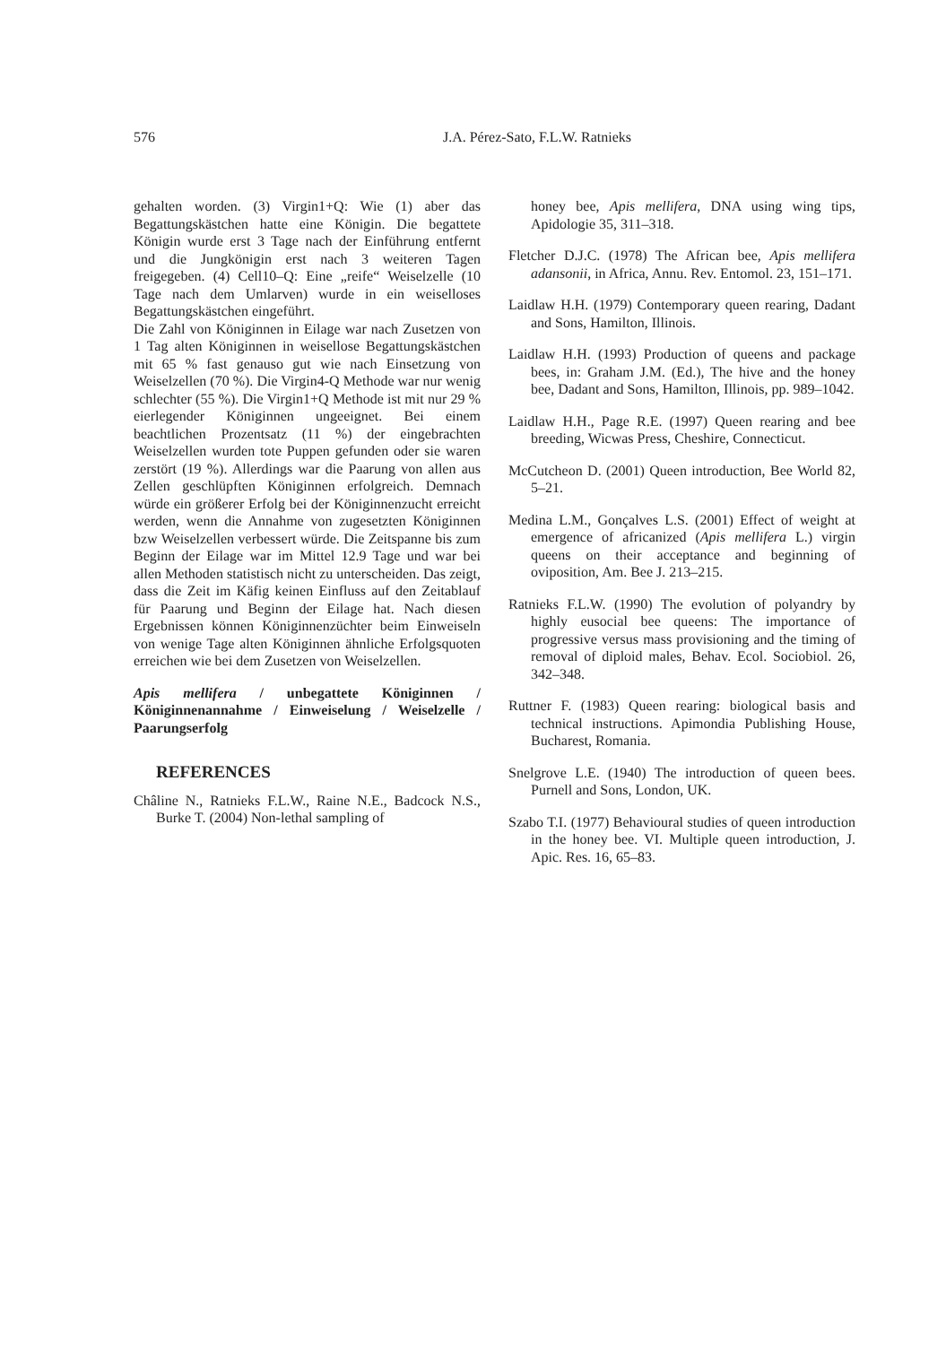576 J.A. Pérez-Sato, F.L.W. Ratnieks
gehalten worden. (3) Virgin1+Q: Wie (1) aber das Begattungskästchen hatte eine Königin. Die begattete Königin wurde erst 3 Tage nach der Einführung entfernt und die Jungkönigin erst nach 3 weiteren Tagen freigegeben. (4) Cell10–Q: Eine „reife“ Weiselzelle (10 Tage nach dem Umlarven) wurde in ein weiselloses Begattungskästchen eingeführt.
Die Zahl von Königinnen in Eilage war nach Zusetzen von 1 Tag alten Königinnen in weisellose Begattungskästchen mit 65 % fast genauso gut wie nach Einsetzung von Weiselzellen (70 %). Die Virgin4-Q Methode war nur wenig schlechter (55 %). Die Virgin1+Q Methode ist mit nur 29 % eierlegender Königinnen ungeeignet. Bei einem beachtlichen Prozentsatz (11 %) der eingebrachten Weiselzellen wurden tote Puppen gefunden oder sie waren zerstört (19 %). Allerdings war die Paarung von allen aus Zellen geschlüpften Königinnen erfolgreich. Demnach würde ein größerer Erfolg bei der Königinnenzucht erreicht werden, wenn die Annahme von zugesetzten Königinnen bzw Weiselzellen verbessert würde. Die Zeitspanne bis zum Beginn der Eilage war im Mittel 12.9 Tage und war bei allen Methoden statistisch nicht zu unterscheiden. Das zeigt, dass die Zeit im Käfig keinen Einfluss auf den Zeitablauf für Paarung und Beginn der Eilage hat. Nach diesen Ergebnissen können Königinnenzüchter beim Einweiseln von wenige Tage alten Königinnen ähnliche Erfolgsquoten erreichen wie bei dem Zusetzen von Weiselzellen.
Apis mellifera / unbegattete Königinnen / Königinnenannahme / Einweiselung / Weiselzelle / Paarungserfolg
REFERENCES
Châline N., Ratnieks F.L.W., Raine N.E., Badcock N.S., Burke T. (2004) Non-lethal sampling of
honey bee, Apis mellifera, DNA using wing tips, Apidologie 35, 311–318.
Fletcher D.J.C. (1978) The African bee, Apis mellifera adansonii, in Africa, Annu. Rev. Entomol. 23, 151–171.
Laidlaw H.H. (1979) Contemporary queen rearing, Dadant and Sons, Hamilton, Illinois.
Laidlaw H.H. (1993) Production of queens and package bees, in: Graham J.M. (Ed.), The hive and the honey bee, Dadant and Sons, Hamilton, Illinois, pp. 989–1042.
Laidlaw H.H., Page R.E. (1997) Queen rearing and bee breeding, Wicwas Press, Cheshire, Connecticut.
McCutcheon D. (2001) Queen introduction, Bee World 82, 5–21.
Medina L.M., Gonçalves L.S. (2001) Effect of weight at emergence of africanized (Apis mellifera L.) virgin queens on their acceptance and beginning of oviposition, Am. Bee J. 213–215.
Ratnieks F.L.W. (1990) The evolution of polyandry by highly eusocial bee queens: The importance of progressive versus mass provisioning and the timing of removal of diploid males, Behav. Ecol. Sociobiol. 26, 342–348.
Ruttner F. (1983) Queen rearing: biological basis and technical instructions. Apimondia Publishing House, Bucharest, Romania.
Snelgrove L.E. (1940) The introduction of queen bees. Purnell and Sons, London, UK.
Szabo T.I. (1977) Behavioural studies of queen introduction in the honey bee. VI. Multiple queen introduction, J. Apic. Res. 16, 65–83.